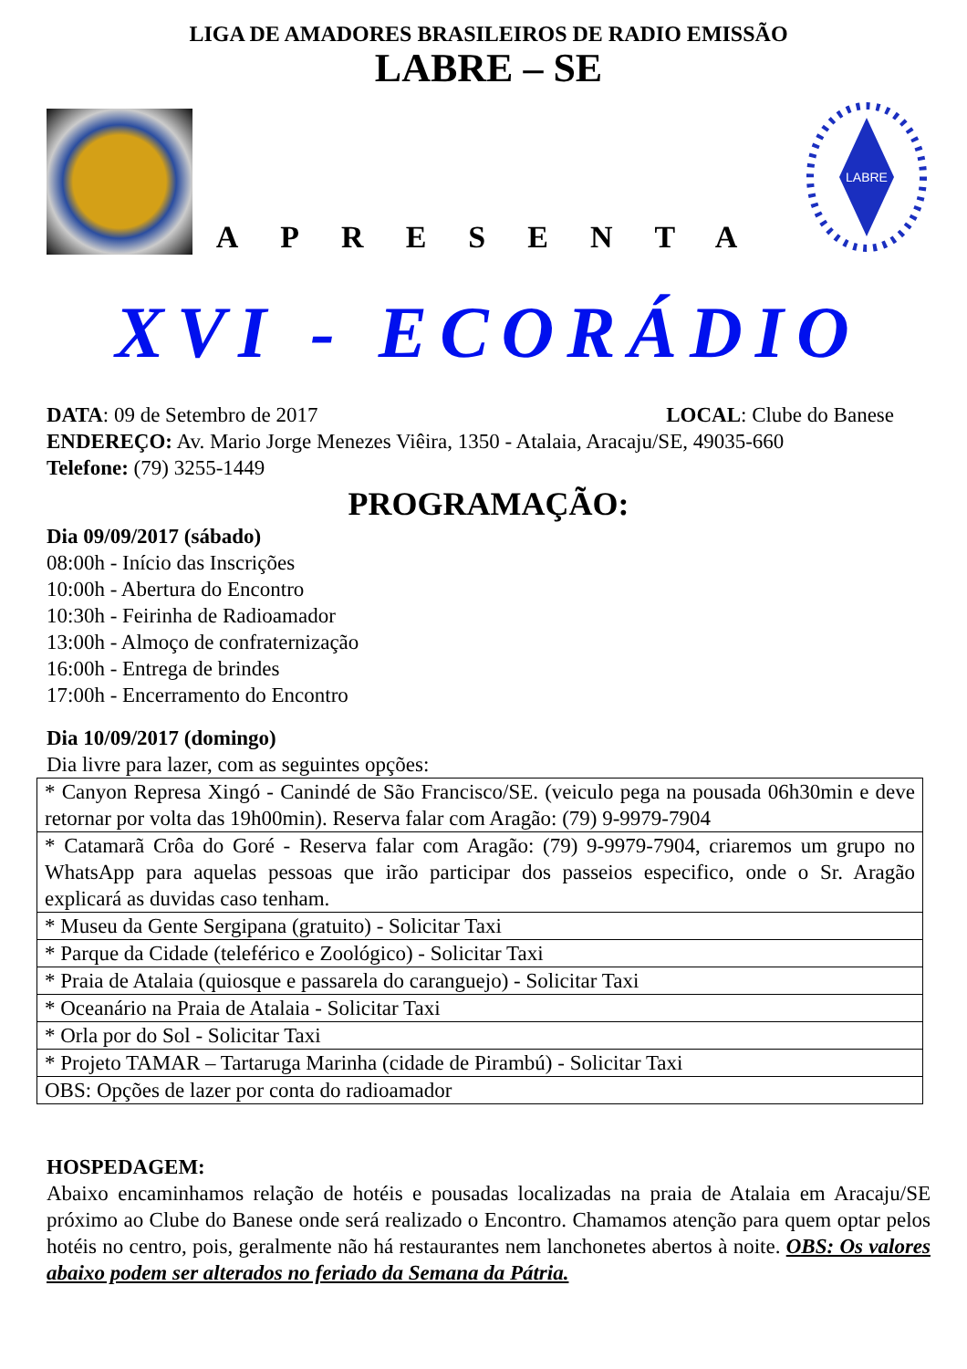LIGA DE AMADORES BRASILEIROS DE RADIO EMISSÃO
LABRE – SE
APRESENTA
LABRE
XVI - ECORÁDIO
DATA: 09 de Setembro de 2017 LOCAL: Clube do Banese
ENDEREÇO: Av. Mario Jorge Menezes Viêira, 1350 - Atalaia, Aracaju/SE, 49035-660
Telefone: (79) 3255-1449
PROGRAMAÇÃO:
Dia 09/09/2017 (sábado)
08:00h - Início das Inscrições
10:00h - Abertura do Encontro
10:30h - Feirinha de Radioamador
13:00h - Almoço de confraternização
16:00h - Entrega de brindes
17:00h - Encerramento do Encontro
Dia 10/09/2017 (domingo)
Dia livre para lazer, com as seguintes opções:
| * Canyon Represa Xingó - Canindé de São Francisco/SE. (veiculo pega na pousada 06h30min e deve retornar por volta das 19h00min). Reserva falar com Aragão: (79) 9-9979-7904 |
| * Catamarã Crôa do Goré - Reserva falar com Aragão: (79) 9-9979-7904, criaremos um grupo no WhatsApp para aquelas pessoas que irão participar dos passeios especifico, onde o Sr. Aragão explicará as duvidas caso tenham. |
| * Museu da Gente Sergipana (gratuito) - Solicitar Taxi |
| * Parque da Cidade (teleférico e Zoológico) - Solicitar Taxi |
| * Praia de Atalaia (quiosque e passarela do caranguejo) - Solicitar Taxi |
| * Oceanário na Praia de Atalaia - Solicitar Taxi |
| * Orla por do Sol - Solicitar Taxi |
| * Projeto TAMAR – Tartaruga Marinha (cidade de Pirambú) - Solicitar Taxi |
| OBS: Opções de lazer por conta do radioamador |
HOSPEDAGEM:
Abaixo encaminhamos relação de hotéis e pousadas localizadas na praia de Atalaia em Aracaju/SE próximo ao Clube do Banese onde será realizado o Encontro. Chamamos atenção para quem optar pelos hotéis no centro, pois, geralmente não há restaurantes nem lanchonetes abertos à noite. OBS: Os valores abaixo podem ser alterados no feriado da Semana da Pátria.